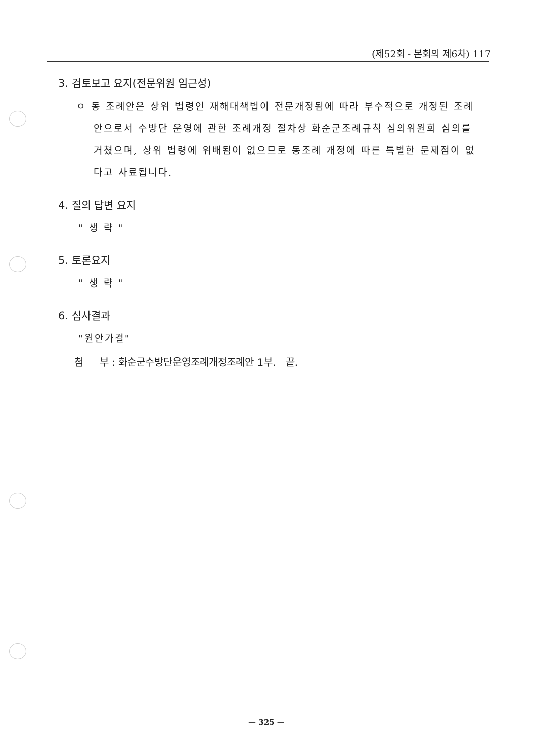(제52회 - 본회의 제6차) 117
3. 검토보고 요지(전문위원 임근성)
ㅇ 동 조례안은 상위 법령인 재해대책법이 전문개정됨에 따라 부수적으로 개정된 조례안으로서 수방단 운영에 관한 조례개정 절차상 화순군조례규칙 심의위원회 심의를 거쳤으며, 상위 법령에 위배됨이 없으므로 동조례 개정에 따른 특별한 문제점이 없다고 사료됩니다.
4. 질의 답변 요지
" 생 략 "
5. 토론요지
" 생 략 "
6. 심사결과
"원안가결"
첨 부 : 화순군수방단운영조례개정조례안 1부. 끝.
— 325 —